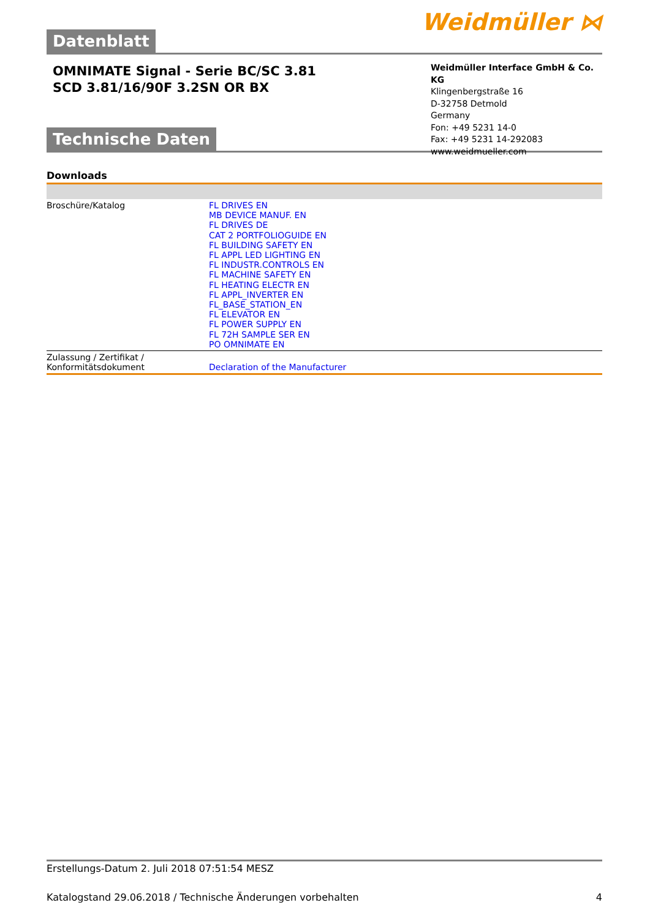Datenblatt
Weidmüller ⋈
OMNIMATE Signal - Serie BC/SC 3.81
SCD 3.81/16/90F 3.2SN OR BX
Weidmüller Interface GmbH & Co. KG
Klingenbergstraße 16
D-32758 Detmold
Germany
Fon: +49 5231 14-0
Fax: +49 5231 14-292083
www.weidmueller.com
Technische Daten
Downloads
| Broschüre/Katalog | FL DRIVES EN MB DEVICE MANUF. EN FL DRIVES DE CAT 2 PORTFOLIOGUIDE EN FL BUILDING SAFETY EN FL APPL LED LIGHTING EN FL INDUSTR.CONTROLS EN FL MACHINE SAFETY EN FL HEATING ELECTR EN FL APPL_INVERTER EN FL_BASE_STATION_EN FL ELEVATOR EN FL POWER SUPPLY EN FL 72H SAMPLE SER EN PO OMNIMATE EN |
| Zulassung / Zertifikat / Konformitätsdokument | Declaration of the Manufacturer |
Erstellungs-Datum 2. Juli 2018 07:51:54 MESZ
Katalogstand 29.06.2018 / Technische Änderungen vorbehalten 4